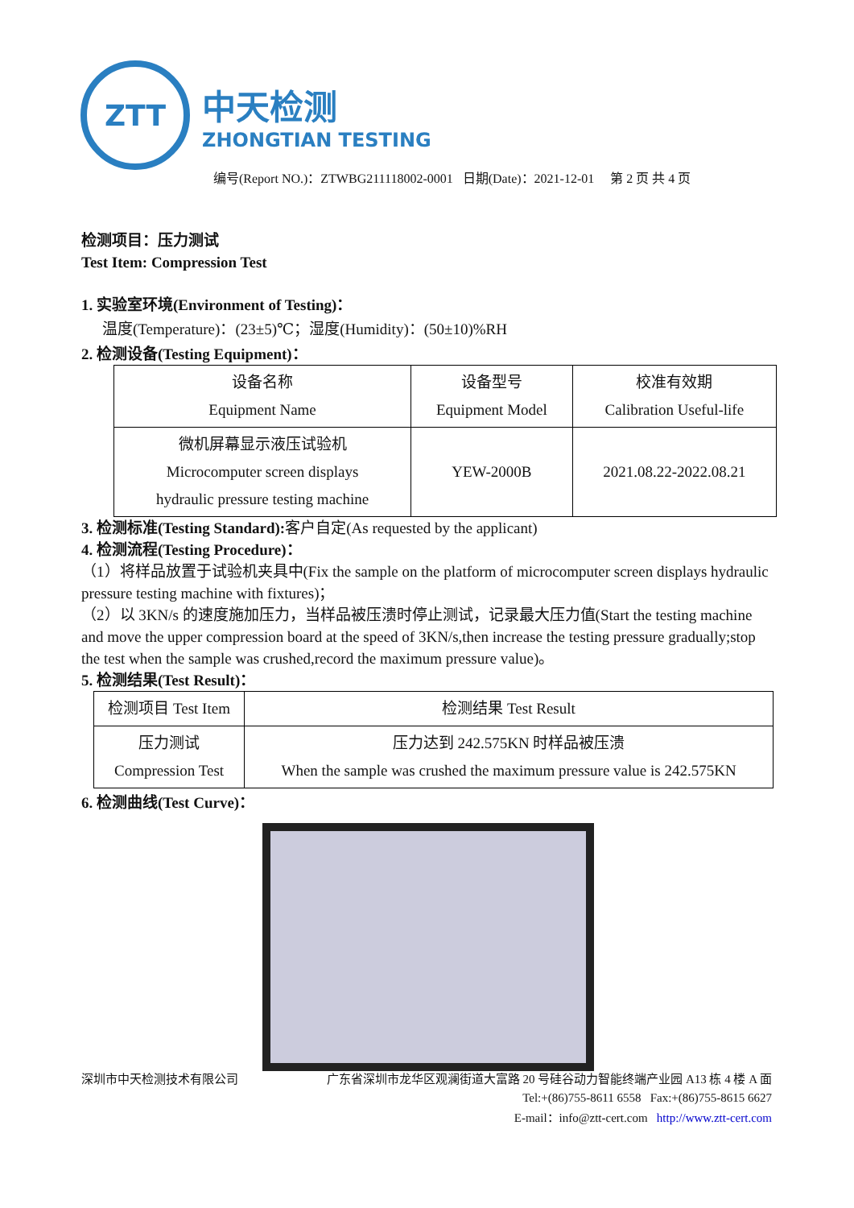ZTT
中天检测
ZHONGTIAN TESTING
编号(Report NO.)：ZTWBG211118002-0001 日期(Date)：2021-12-01 第 2 页 共 4 页
检测项目：压力测试
Test Item: Compression Test
1. 实验室环境(Environment of Testing)：
温度(Temperature)：(23±5)℃；湿度(Humidity)：(50±10)%RH
2. 检测设备(Testing Equipment)：
| 设备名称 Equipment Name | 设备型号 Equipment Model | 校准有效期 Calibration Useful-life |
| --- | --- | --- |
| 微机屏幕显示液压试验机 Microcomputer screen displays hydraulic pressure testing machine | YEW-2000B | 2021.08.22-2022.08.21 |
3. 检测标准(Testing Standard): 客户自定(As requested by the applicant)
4. 检测流程(Testing Procedure)：
（1）将样品放置于试验机夹具中(Fix the sample on the platform of microcomputer screen displays hydraulic pressure testing machine with fixtures)；
（2）以 3KN/s 的速度施加压力，当样品被压溃时停止测试，记录最大压力值(Start the testing machine and move the upper compression board at the speed of 3KN/s,then increase the testing pressure gradually;stop the test when the sample was crushed,record the maximum pressure value)。
5. 检测结果(Test Result)：
| 检测项目 Test Item | 检测结果 Test Result |
| --- | --- |
| 压力测试 Compression Test | 压力达到 242.575KN 时样品被压溃 When the sample was crushed the maximum pressure value is 242.575KN |
6. 检测曲线(Test Curve)：
深圳市中天检测技术有限公司 广东省深圳市龙华区观澜街道大富路 20 号硅谷动力智能终端产业园 A13 栋 4 楼 A 面
Tel:+(86)755-8611 6558 Fax:+(86)755-8615 6627
E-mail：info@ztt-cert.com http://www.ztt-cert.com